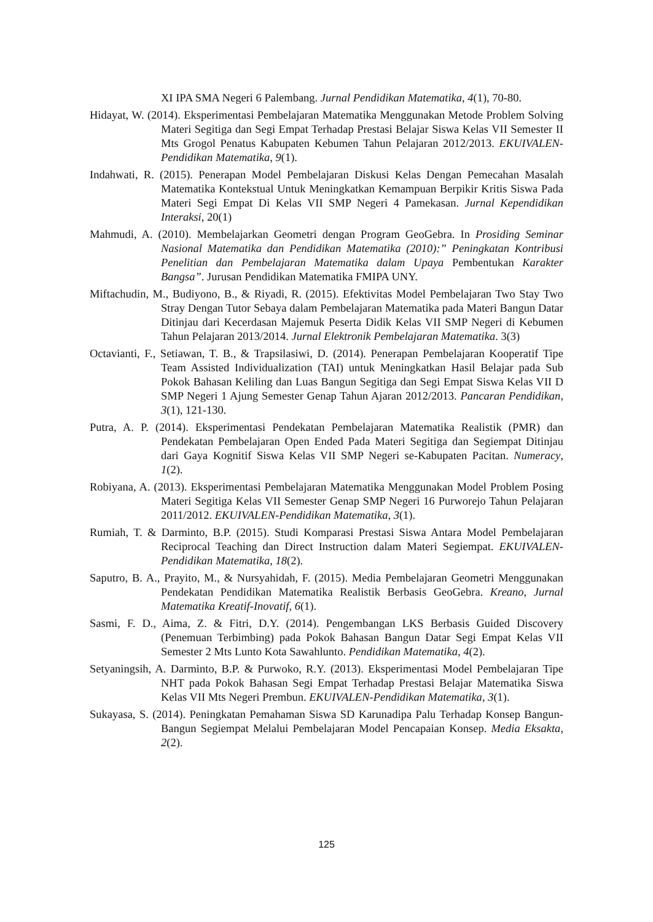XI IPA SMA Negeri 6 Palembang. Jurnal Pendidikan Matematika, 4(1), 70-80.
Hidayat, W. (2014). Eksperimentasi Pembelajaran Matematika Menggunakan Metode Problem Solving Materi Segitiga dan Segi Empat Terhadap Prestasi Belajar Siswa Kelas VII Semester II Mts Grogol Penatus Kabupaten Kebumen Tahun Pelajaran 2012/2013. EKUIVALEN-Pendidikan Matematika, 9(1).
Indahwati, R. (2015). Penerapan Model Pembelajaran Diskusi Kelas Dengan Pemecahan Masalah Matematika Kontekstual Untuk Meningkatkan Kemampuan Berpikir Kritis Siswa Pada Materi Segi Empat Di Kelas VII SMP Negeri 4 Pamekasan. Jurnal Kependidikan Interaksi, 20(1)
Mahmudi, A. (2010). Membelajarkan Geometri dengan Program GeoGebra. In Prosiding Seminar Nasional Matematika dan Pendidikan Matematika (2010):” Peningkatan Kontribusi Penelitian dan Pembelajaran Matematika dalam Upaya Pembentukan Karakter Bangsa”. Jurusan Pendidikan Matematika FMIPA UNY.
Miftachudin, M., Budiyono, B., & Riyadi, R. (2015). Efektivitas Model Pembelajaran Two Stay Two Stray Dengan Tutor Sebaya dalam Pembelajaran Matematika pada Materi Bangun Datar Ditinjau dari Kecerdasan Majemuk Peserta Didik Kelas VII SMP Negeri di Kebumen Tahun Pelajaran 2013/2014. Jurnal Elektronik Pembelajaran Matematika. 3(3)
Octavianti, F., Setiawan, T. B., & Trapsilasiwi, D. (2014). Penerapan Pembelajaran Kooperatif Tipe Team Assisted Individualization (TAI) untuk Meningkatkan Hasil Belajar pada Sub Pokok Bahasan Keliling dan Luas Bangun Segitiga dan Segi Empat Siswa Kelas VII D SMP Negeri 1 Ajung Semester Genap Tahun Ajaran 2012/2013. Pancaran Pendidikan, 3(1), 121-130.
Putra, A. P. (2014). Eksperimentasi Pendekatan Pembelajaran Matematika Realistik (PMR) dan Pendekatan Pembelajaran Open Ended Pada Materi Segitiga dan Segiempat Ditinjau dari Gaya Kognitif Siswa Kelas VII SMP Negeri se-Kabupaten Pacitan. Numeracy, 1(2).
Robiyana, A. (2013). Eksperimentasi Pembelajaran Matematika Menggunakan Model Problem Posing Materi Segitiga Kelas VII Semester Genap SMP Negeri 16 Purworejo Tahun Pelajaran 2011/2012. EKUIVALEN-Pendidikan Matematika, 3(1).
Rumiah, T. & Darminto, B.P. (2015). Studi Komparasi Prestasi Siswa Antara Model Pembelajaran Reciprocal Teaching dan Direct Instruction dalam Materi Segiempat. EKUIVALEN-Pendidikan Matematika, 18(2).
Saputro, B. A., Prayito, M., & Nursyahidah, F. (2015). Media Pembelajaran Geometri Menggunakan Pendekatan Pendidikan Matematika Realistik Berbasis GeoGebra. Kreano, Jurnal Matematika Kreatif-Inovatif, 6(1).
Sasmi, F. D., Aima, Z. & Fitri, D.Y. (2014). Pengembangan LKS Berbasis Guided Discovery (Penemuan Terbimbing) pada Pokok Bahasan Bangun Datar Segi Empat Kelas VII Semester 2 Mts Lunto Kota Sawahlunto. Pendidikan Matematika, 4(2).
Setyaningsih, A. Darminto, B.P. & Purwoko, R.Y. (2013). Eksperimentasi Model Pembelajaran Tipe NHT pada Pokok Bahasan Segi Empat Terhadap Prestasi Belajar Matematika Siswa Kelas VII Mts Negeri Prembun. EKUIVALEN-Pendidikan Matematika, 3(1).
Sukayasa, S. (2014). Peningkatan Pemahaman Siswa SD Karunadipa Palu Terhadap Konsep Bangun-Bangun Segiempat Melalui Pembelajaran Model Pencapaian Konsep. Media Eksakta, 2(2).
125